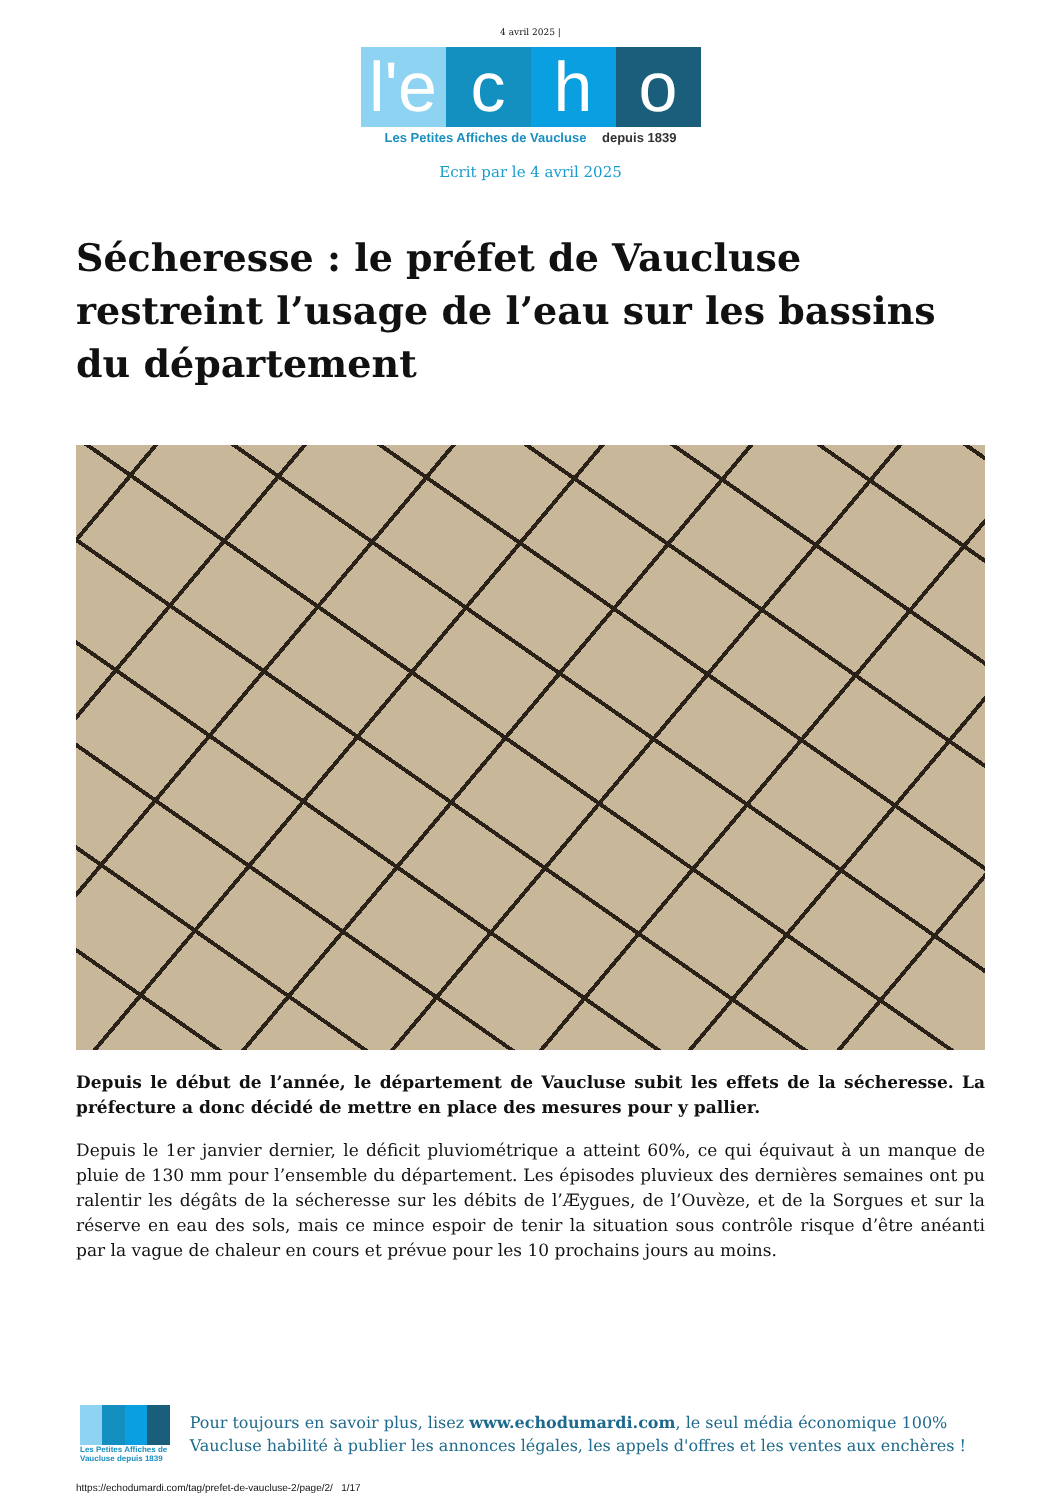4 avril 2025 |
l'e c h o
Les Petites Affiches de Vaucluse depuis 1839
Ecrit par le 4 avril 2025
Sécheresse : le préfet de Vaucluse restreint l’usage de l’eau sur les bassins du département
Depuis le début de l’année, le département de Vaucluse subit les effets de la sécheresse. La préfecture a donc décidé de mettre en place des mesures pour y pallier.
Depuis le 1er janvier dernier, le déficit pluviométrique a atteint 60%, ce qui équivaut à un manque de pluie de 130 mm pour l’ensemble du département. Les épisodes pluvieux des dernières semaines ont pu ralentir les dégâts de la sécheresse sur les débits de l’Æygues, de l’Ouvèze, et de la Sorgues et sur la réserve en eau des sols, mais ce mince espoir de tenir la situation sous contrôle risque d’être anéanti par la vague de chaleur en cours et prévue pour les 10 prochains jours au moins.
Les Petites Affiches de Vaucluse depuis 1839
Pour toujours en savoir plus, lisez www.echodumardi.com, le seul média économique 100% Vaucluse habilité à publier les annonces légales, les appels d'offres et les ventes aux enchères !
https://echodumardi.com/tag/prefet-de-vaucluse-2/page/2/ 1/17